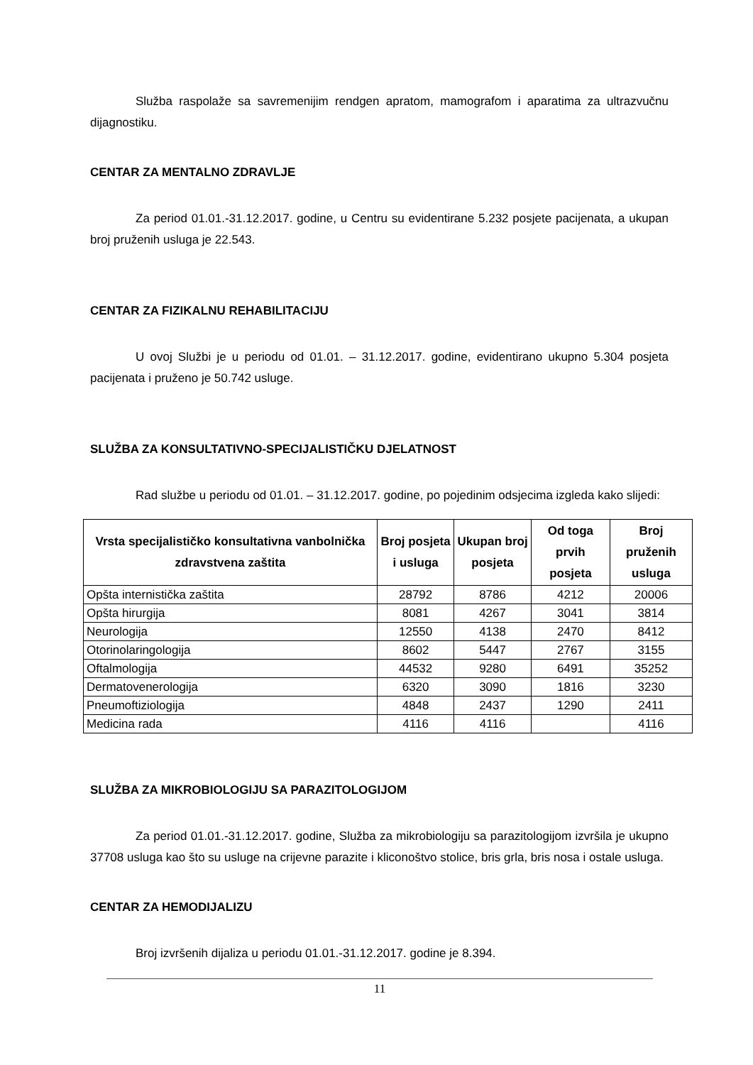Služba raspolaže sa savremenijim rendgen apratom, mamografom i aparatima za ultrazvučnu dijagnostiku.
CENTAR ZA MENTALNO ZDRAVLJE
Za period 01.01.-31.12.2017. godine, u Centru su evidentirane 5.232 posjete pacijenata, a ukupan broj pruženih usluga je 22.543.
CENTAR ZA FIZIKALNU REHABILITACIJU
U ovoj Službi je u periodu od 01.01. – 31.12.2017. godine, evidentirano ukupno 5.304 posjeta pacijenata i pruženo je 50.742 usluge.
SLUŽBA ZA KONSULTATIVNO-SPECIJALISTIČKU DJELATNOST
Rad službe u periodu od 01.01. – 31.12.2017. godine, po pojedinim odsjecima izgleda kako slijedi:
| Vrsta specijalističko konsultativna vanbolnička zdravstvena zaštita | Broj posjeta i usluga | Ukupan broj posjeta | Od toga prvih posjeta | Broj pruženih usluga |
| --- | --- | --- | --- | --- |
| Opšta internistička zaštita | 28792 | 8786 | 4212 | 20006 |
| Opšta hirurgija | 8081 | 4267 | 3041 | 3814 |
| Neurologija | 12550 | 4138 | 2470 | 8412 |
| Otorinolaringologija | 8602 | 5447 | 2767 | 3155 |
| Oftalmologija | 44532 | 9280 | 6491 | 35252 |
| Dermatovenerologija | 6320 | 3090 | 1816 | 3230 |
| Pneumoftiziologija | 4848 | 2437 | 1290 | 2411 |
| Medicina rada | 4116 | 4116 | | 4116 |
SLUŽBA ZA MIKROBIOLOGIJU SA PARAZITOLOGIJOM
Za period 01.01.-31.12.2017. godine, Služba za mikrobiologiju sa parazitologijom izvršila je ukupno 37708 usluga kao što su usluge na crijevne parazite i kliconoštvo stolice, bris grla, bris nosa i ostale usluga.
CENTAR ZA HEMODIJALIZU
Broj izvršenih dijaliza u periodu 01.01.-31.12.2017. godine je 8.394.
11